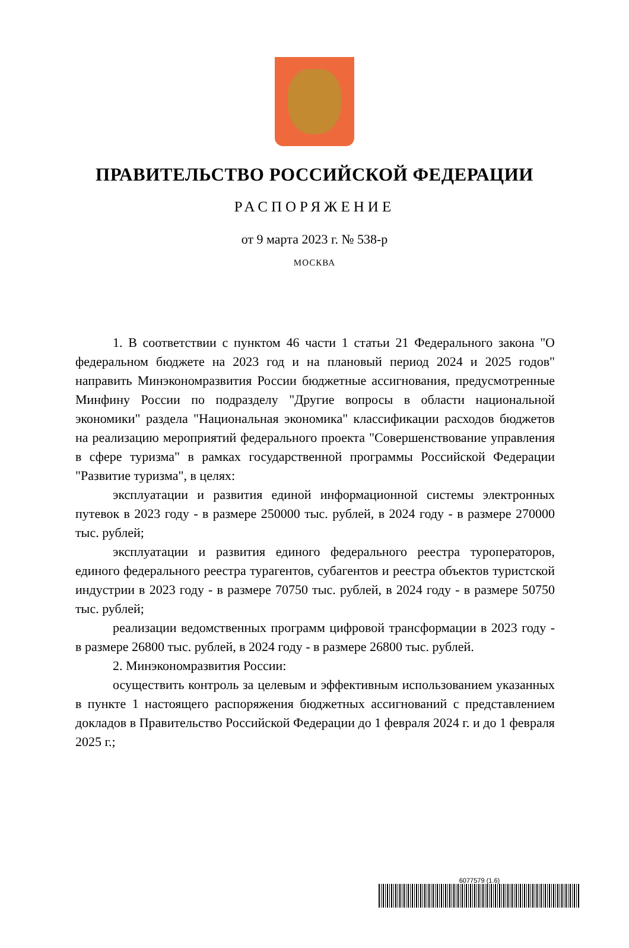ПРАВИТЕЛЬСТВО РОССИЙСКОЙ ФЕДЕРАЦИИ
РАСПОРЯЖЕНИЕ
от 9 марта 2023 г. № 538-р
МОСКВА
1. В соответствии с пунктом 46 части 1 статьи 21 Федерального закона "О федеральном бюджете на 2023 год и на плановый период 2024 и 2025 годов" направить Минэкономразвития России бюджетные ассигнования, предусмотренные Минфину России по подразделу "Другие вопросы в области национальной экономики" раздела "Национальная экономика" классификации расходов бюджетов на реализацию мероприятий федерального проекта "Совершенствование управления в сфере туризма" в рамках государственной программы Российской Федерации "Развитие туризма", в целях:
эксплуатации и развития единой информационной системы электронных путевок в 2023 году - в размере 250000 тыс. рублей, в 2024 году - в размере 270000 тыс. рублей;
эксплуатации и развития единого федерального реестра туроператоров, единого федерального реестра турагентов, субагентов и реестра объектов туристской индустрии в 2023 году - в размере 70750 тыс. рублей, в 2024 году - в размере 50750 тыс. рублей;
реализации ведомственных программ цифровой трансформации в 2023 году - в размере 26800 тыс. рублей, в 2024 году - в размере 26800 тыс. рублей.
2. Минэкономразвития России:
осуществить контроль за целевым и эффективным использованием указанных в пункте 1 настоящего распоряжения бюджетных ассигнований с представлением докладов в Правительство Российской Федерации до 1 февраля 2024 г. и до 1 февраля 2025 г.;
6077579 (1.6)